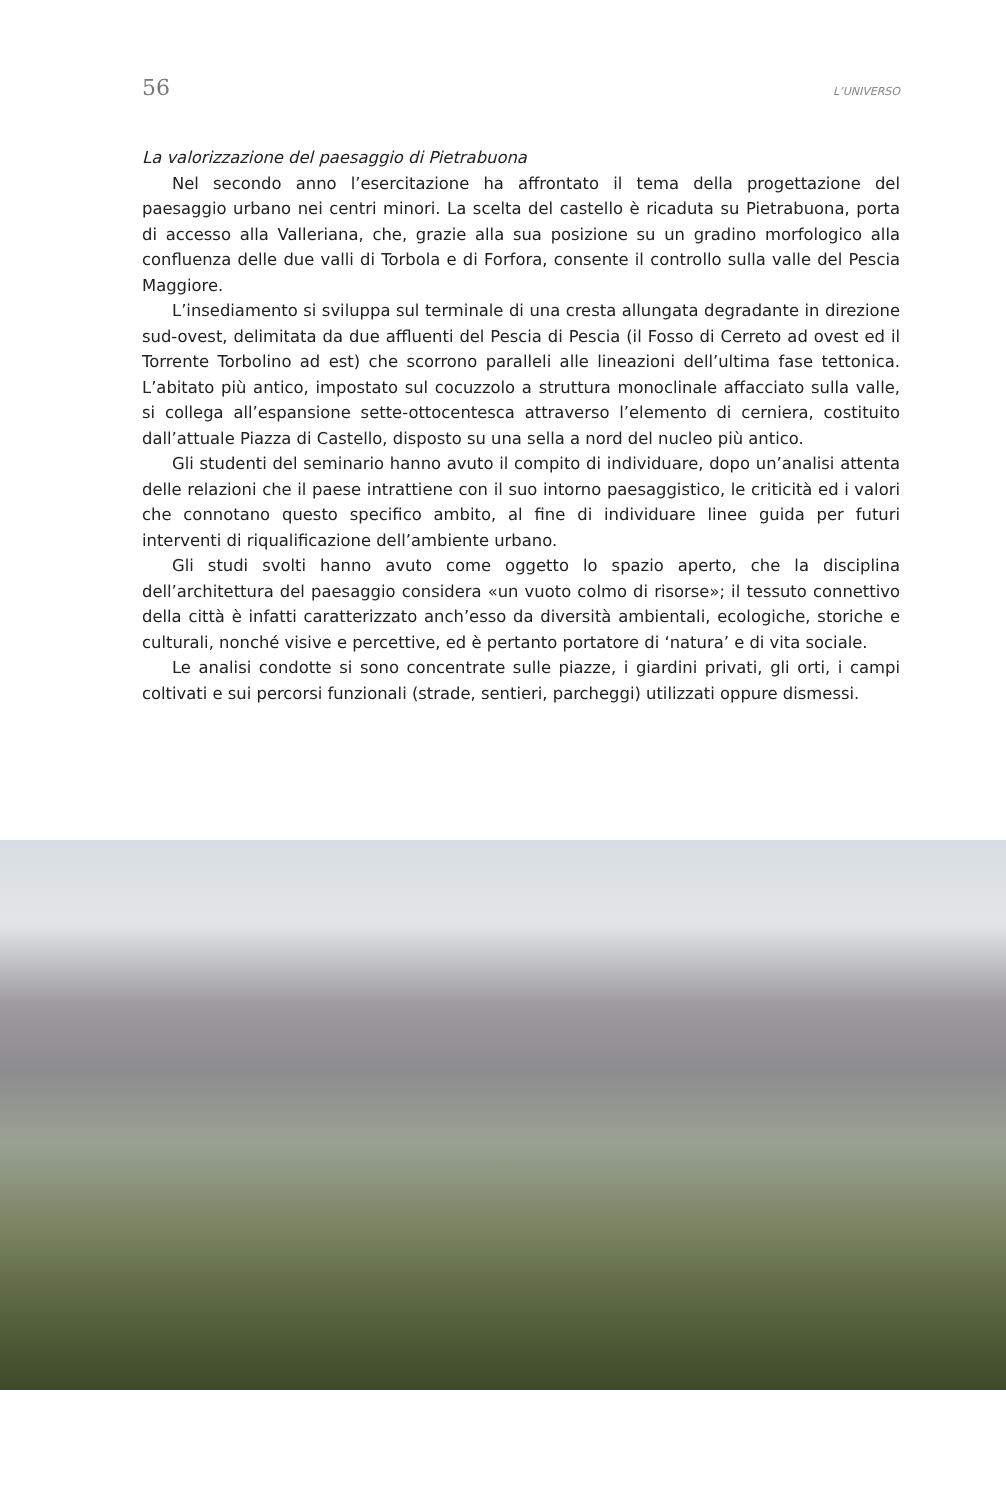56 L’UNIVERSO
La valorizzazione del paesaggio di Pietrabuona
Nel secondo anno l’esercitazione ha affrontato il tema della progettazione del paesaggio urbano nei centri minori. La scelta del castello è ricaduta su Pietrabuona, porta di accesso alla Valleriana, che, grazie alla sua posizione su un gradino morfologico alla confluenza delle due valli di Torbola e di Forfora, consente il controllo sulla valle del Pescia Maggiore.
L’insediamento si sviluppa sul terminale di una cresta allungata degradante in direzione sud-ovest, delimitata da due affluenti del Pescia di Pescia (il Fosso di Cerreto ad ovest ed il Torrente Torbolino ad est) che scorrono paralleli alle lineazioni dell’ultima fase tettonica. L’abitato più antico, impostato sul cocuzzolo a struttura monoclinale affacciato sulla valle, si collega all’espansione sette-ottocentesca attraverso l’elemento di cerniera, costituito dall’attuale Piazza di Castello, disposto su una sella a nord del nucleo più antico.
Gli studenti del seminario hanno avuto il compito di individuare, dopo un’analisi attenta delle relazioni che il paese intrattiene con il suo intorno paesaggistico, le criticità ed i valori che connotano questo specifico ambito, al fine di individuare linee guida per futuri interventi di riqualificazione dell’ambiente urbano.
Gli studi svolti hanno avuto come oggetto lo spazio aperto, che la disciplina dell’architettura del paesaggio considera «un vuoto colmo di risorse»; il tessuto connettivo della città è infatti caratterizzato anch’esso da diversità ambientali, ecologiche, storiche e culturali, nonché visive e percettive, ed è pertanto portatore di ‘natura’ e di vita sociale.
Le analisi condotte si sono concentrate sulle piazze, i giardini privati, gli orti, i campi coltivati e sui percorsi funzionali (strade, sentieri, parcheggi) utilizzati oppure dismessi.